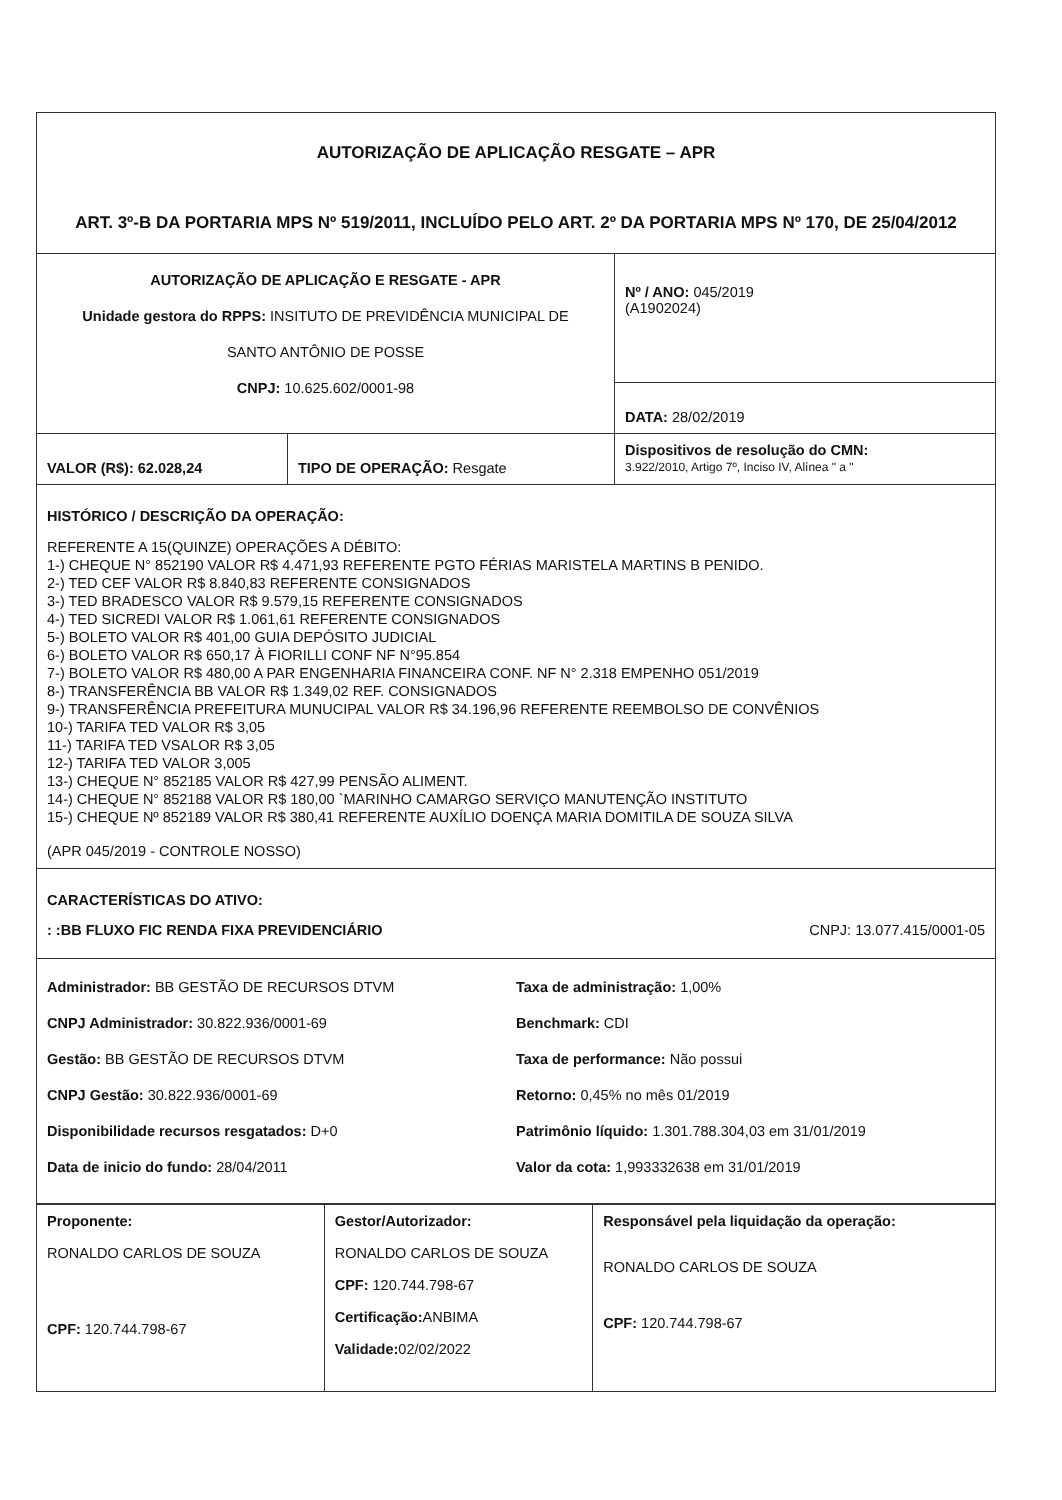| AUTORIZAÇÃO DE APLICAÇÃO RESGATE – APR ART. 3º-B DA PORTARIA MPS Nº 519/2011, INCLUÍDO PELO ART. 2º DA PORTARIA MPS Nº 170, DE 25/04/2012 | | |
| AUTORIZAÇÃO DE APLICAÇÃO E RESGATE - APR Unidade gestora do RPPS: INSITUTO DE PREVIDÊNCIA MUNICIPAL DE SANTO ANTÔNIO DE POSSE CNPJ: 10.625.602/0001-98 | | Nº / ANO: 045/2019 (A1902024) |
| | | DATA: 28/02/2019 |
| VALOR (R$): 62.028,24 | TIPO DE OPERAÇÃO: Resgate | Dispositivos de resolução do CMN: 3.922/2010, Artigo 7º, Inciso IV, Alínea " a " |
| HISTÓRICO / DESCRIÇÃO DA OPERAÇÃO: REFERENTE A 15(QUINZE) OPERAÇÕES A DÉBITO: 1-) CHEQUE N° 852190 VALOR R$ 4.471,93 REFERENTE PGTO FÉRIAS MARISTELA MARTINS B PENIDO. 2-) TED CEF VALOR R$ 8.840,83 REFERENTE CONSIGNADOS 3-) TED BRADESCO VALOR R$ 9.579,15 REFERENTE CONSIGNADOS 4-) TED SICREDI VALOR R$ 1.061,61 REFERENTE CONSIGNADOS 5-) BOLETO VALOR R$ 401,00 GUIA DEPÓSITO JUDICIAL 6-) BOLETO VALOR R$ 650,17 À FIORILLI CONF NF N°95.854 7-) BOLETO VALOR R$ 480,00 A PAR ENGENHARIA FINANCEIRA CONF. NF N° 2.318 EMPENHO 051/2019 8-) TRANSFERÊNCIA BB VALOR R$ 1.349,02 REF. CONSIGNADOS 9-) TRANSFERÊNCIA PREFEITURA MUNUCIPAL VALOR R$ 34.196,96 REFERENTE REEMBOLSO DE CONVÊNIOS 10-) TARIFA TED VALOR R$ 3,05 11-) TARIFA TED VSALOR R$ 3,05 12-) TARIFA TED VALOR 3,005 13-) CHEQUE N° 852185 VALOR R$ 427,99 PENSÃO ALIMENT. 14-) CHEQUE N° 852188 VALOR R$ 180,00 `MARINHO CAMARGO SERVIÇO MANUTENÇÃO INSTITUTO 15-) CHEQUE Nº 852189 VALOR R$ 380,41 REFERENTE AUXÍLIO DOENÇA MARIA DOMITILA DE SOUZA SILVA (APR 045/2019 - CONTROLE NOSSO) | | |
| CARACTERÍSTICAS DO ATIVO: : :BB FLUXO FIC RENDA FIXA PREVIDENCIÁRIO CNPJ: 13.077.415/0001-05 | | |
| Administrador: BB GESTÃO DE RECURSOS DTVM CNPJ Administrador: 30.822.936/0001-69 Gestão: BB GESTÃO DE RECURSOS DTVM CNPJ Gestão: 30.822.936/0001-69 Disponibilidade recursos resgatados: D+0 Data de inicio do fundo: 28/04/2011 Taxa de administração: 1,00% Benchmark: CDI Taxa de performance: Não possui Retorno: 0,45% no mês 01/2019 Patrimônio líquido: 1.301.788.304,03 em 31/01/2019 Valor da cota: 1,993332638 em 31/01/2019 | | |
| Proponente: RONALDO CARLOS DE SOUZA CPF: 120.744.798-67 | Gestor/Autorizador: RONALDO CARLOS DE SOUZA CPF: 120.744.798-67 Certificação: ANBIMA Validade: 02/02/2022 | Responsável pela liquidação da operação: RONALDO CARLOS DE SOUZA CPF: 120.744.798-67 |